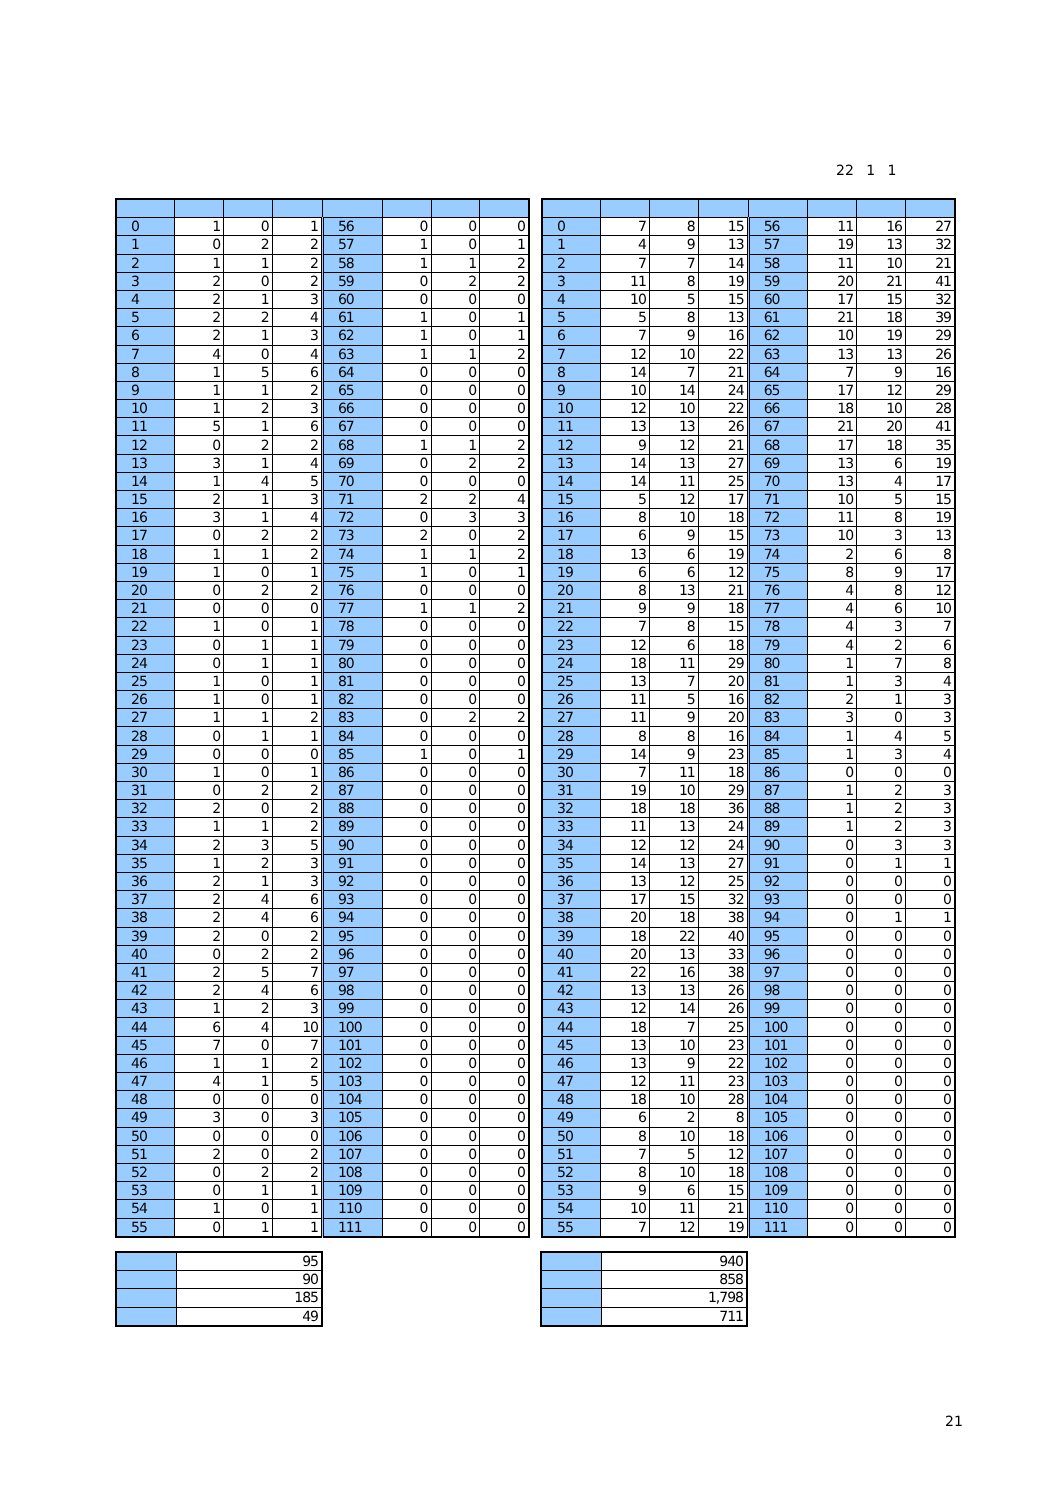22 1 1
| 0 | 1 | 0 | 1 | 56 | 0 | 0 | 0 |
| 1 | 0 | 2 | 2 | 57 | 1 | 0 | 1 |
| 2 | 1 | 1 | 2 | 58 | 1 | 1 | 2 |
| 3 | 2 | 0 | 2 | 59 | 0 | 2 | 2 |
| 4 | 2 | 1 | 3 | 60 | 0 | 0 | 0 |
| 5 | 2 | 2 | 4 | 61 | 1 | 0 | 1 |
| 6 | 2 | 1 | 3 | 62 | 1 | 0 | 1 |
| 7 | 4 | 0 | 4 | 63 | 1 | 1 | 2 |
| 8 | 1 | 5 | 6 | 64 | 0 | 0 | 0 |
| 9 | 1 | 1 | 2 | 65 | 0 | 0 | 0 |
| 10 | 1 | 2 | 3 | 66 | 0 | 0 | 0 |
| 11 | 5 | 1 | 6 | 67 | 0 | 0 | 0 |
| 12 | 0 | 2 | 2 | 68 | 1 | 1 | 2 |
| 13 | 3 | 1 | 4 | 69 | 0 | 2 | 2 |
| 14 | 1 | 4 | 5 | 70 | 0 | 0 | 0 |
| 15 | 2 | 1 | 3 | 71 | 2 | 2 | 4 |
| 16 | 3 | 1 | 4 | 72 | 0 | 3 | 3 |
| 17 | 0 | 2 | 2 | 73 | 2 | 0 | 2 |
| 18 | 1 | 1 | 2 | 74 | 1 | 1 | 2 |
| 19 | 1 | 0 | 1 | 75 | 1 | 0 | 1 |
| 20 | 0 | 2 | 2 | 76 | 0 | 0 | 0 |
| 21 | 0 | 0 | 0 | 77 | 1 | 1 | 2 |
| 22 | 1 | 0 | 1 | 78 | 0 | 0 | 0 |
| 23 | 0 | 1 | 1 | 79 | 0 | 0 | 0 |
| 24 | 0 | 1 | 1 | 80 | 0 | 0 | 0 |
| 25 | 1 | 0 | 1 | 81 | 0 | 0 | 0 |
| 26 | 1 | 0 | 1 | 82 | 0 | 0 | 0 |
| 27 | 1 | 1 | 2 | 83 | 0 | 2 | 2 |
| 28 | 0 | 1 | 1 | 84 | 0 | 0 | 0 |
| 29 | 0 | 0 | 0 | 85 | 1 | 0 | 1 |
| 30 | 1 | 0 | 1 | 86 | 0 | 0 | 0 |
| 31 | 0 | 2 | 2 | 87 | 0 | 0 | 0 |
| 32 | 2 | 0 | 2 | 88 | 0 | 0 | 0 |
| 33 | 1 | 1 | 2 | 89 | 0 | 0 | 0 |
| 34 | 2 | 3 | 5 | 90 | 0 | 0 | 0 |
| 35 | 1 | 2 | 3 | 91 | 0 | 0 | 0 |
| 36 | 2 | 1 | 3 | 92 | 0 | 0 | 0 |
| 37 | 2 | 4 | 6 | 93 | 0 | 0 | 0 |
| 38 | 2 | 4 | 6 | 94 | 0 | 0 | 0 |
| 39 | 2 | 0 | 2 | 95 | 0 | 0 | 0 |
| 40 | 0 | 2 | 2 | 96 | 0 | 0 | 0 |
| 41 | 2 | 5 | 7 | 97 | 0 | 0 | 0 |
| 42 | 2 | 4 | 6 | 98 | 0 | 0 | 0 |
| 43 | 1 | 2 | 3 | 99 | 0 | 0 | 0 |
| 44 | 6 | 4 | 10 | 100 | 0 | 0 | 0 |
| 45 | 7 | 0 | 7 | 101 | 0 | 0 | 0 |
| 46 | 1 | 1 | 2 | 102 | 0 | 0 | 0 |
| 47 | 4 | 1 | 5 | 103 | 0 | 0 | 0 |
| 48 | 0 | 0 | 0 | 104 | 0 | 0 | 0 |
| 49 | 3 | 0 | 3 | 105 | 0 | 0 | 0 |
| 50 | 0 | 0 | 0 | 106 | 0 | 0 | 0 |
| 51 | 2 | 0 | 2 | 107 | 0 | 0 | 0 |
| 52 | 0 | 2 | 2 | 108 | 0 | 0 | 0 |
| 53 | 0 | 1 | 1 | 109 | 0 | 0 | 0 |
| 54 | 1 | 0 | 1 | 110 | 0 | 0 | 0 |
| 55 | 0 | 1 | 1 | 111 | 0 | 0 | 0 |
| 0 | 7 | 8 | 15 | 56 | 11 | 16 | 27 |
| 1 | 4 | 9 | 13 | 57 | 19 | 13 | 32 |
| 2 | 7 | 7 | 14 | 58 | 11 | 10 | 21 |
| 3 | 11 | 8 | 19 | 59 | 20 | 21 | 41 |
| 4 | 10 | 5 | 15 | 60 | 17 | 15 | 32 |
| 5 | 5 | 8 | 13 | 61 | 21 | 18 | 39 |
| 6 | 7 | 9 | 16 | 62 | 10 | 19 | 29 |
| 7 | 12 | 10 | 22 | 63 | 13 | 13 | 26 |
| 8 | 14 | 7 | 21 | 64 | 7 | 9 | 16 |
| 9 | 10 | 14 | 24 | 65 | 17 | 12 | 29 |
| 10 | 12 | 10 | 22 | 66 | 18 | 10 | 28 |
| 11 | 13 | 13 | 26 | 67 | 21 | 20 | 41 |
| 12 | 9 | 12 | 21 | 68 | 17 | 18 | 35 |
| 13 | 14 | 13 | 27 | 69 | 13 | 6 | 19 |
| 14 | 14 | 11 | 25 | 70 | 13 | 4 | 17 |
| 15 | 5 | 12 | 17 | 71 | 10 | 5 | 15 |
| 16 | 8 | 10 | 18 | 72 | 11 | 8 | 19 |
| 17 | 6 | 9 | 15 | 73 | 10 | 3 | 13 |
| 18 | 13 | 6 | 19 | 74 | 2 | 6 | 8 |
| 19 | 6 | 6 | 12 | 75 | 8 | 9 | 17 |
| 20 | 8 | 13 | 21 | 76 | 4 | 8 | 12 |
| 21 | 9 | 9 | 18 | 77 | 4 | 6 | 10 |
| 22 | 7 | 8 | 15 | 78 | 4 | 3 | 7 |
| 23 | 12 | 6 | 18 | 79 | 4 | 2 | 6 |
| 24 | 18 | 11 | 29 | 80 | 1 | 7 | 8 |
| 25 | 13 | 7 | 20 | 81 | 1 | 3 | 4 |
| 26 | 11 | 5 | 16 | 82 | 2 | 1 | 3 |
| 27 | 11 | 9 | 20 | 83 | 3 | 0 | 3 |
| 28 | 8 | 8 | 16 | 84 | 1 | 4 | 5 |
| 29 | 14 | 9 | 23 | 85 | 1 | 3 | 4 |
| 30 | 7 | 11 | 18 | 86 | 0 | 0 | 0 |
| 31 | 19 | 10 | 29 | 87 | 1 | 2 | 3 |
| 32 | 18 | 18 | 36 | 88 | 1 | 2 | 3 |
| 33 | 11 | 13 | 24 | 89 | 1 | 2 | 3 |
| 34 | 12 | 12 | 24 | 90 | 0 | 3 | 3 |
| 35 | 14 | 13 | 27 | 91 | 0 | 1 | 1 |
| 36 | 13 | 12 | 25 | 92 | 0 | 0 | 0 |
| 37 | 17 | 15 | 32 | 93 | 0 | 0 | 0 |
| 38 | 20 | 18 | 38 | 94 | 0 | 1 | 1 |
| 39 | 18 | 22 | 40 | 95 | 0 | 0 | 0 |
| 40 | 20 | 13 | 33 | 96 | 0 | 0 | 0 |
| 41 | 22 | 16 | 38 | 97 | 0 | 0 | 0 |
| 42 | 13 | 13 | 26 | 98 | 0 | 0 | 0 |
| 43 | 12 | 14 | 26 | 99 | 0 | 0 | 0 |
| 44 | 18 | 7 | 25 | 100 | 0 | 0 | 0 |
| 45 | 13 | 10 | 23 | 101 | 0 | 0 | 0 |
| 46 | 13 | 9 | 22 | 102 | 0 | 0 | 0 |
| 47 | 12 | 11 | 23 | 103 | 0 | 0 | 0 |
| 48 | 18 | 10 | 28 | 104 | 0 | 0 | 0 |
| 49 | 6 | 2 | 8 | 105 | 0 | 0 | 0 |
| 50 | 8 | 10 | 18 | 106 | 0 | 0 | 0 |
| 51 | 7 | 5 | 12 | 107 | 0 | 0 | 0 |
| 52 | 8 | 10 | 18 | 108 | 0 | 0 | 0 |
| 53 | 9 | 6 | 15 | 109 | 0 | 0 | 0 |
| 54 | 10 | 11 | 21 | 110 | 0 | 0 | 0 |
| 55 | 7 | 12 | 19 | 111 | 0 | 0 | 0 |
| | 95 |
| | 90 |
| | 185 |
| | 49 |
| | 940 |
| | 858 |
| | 1,798 |
| | 711 |
21